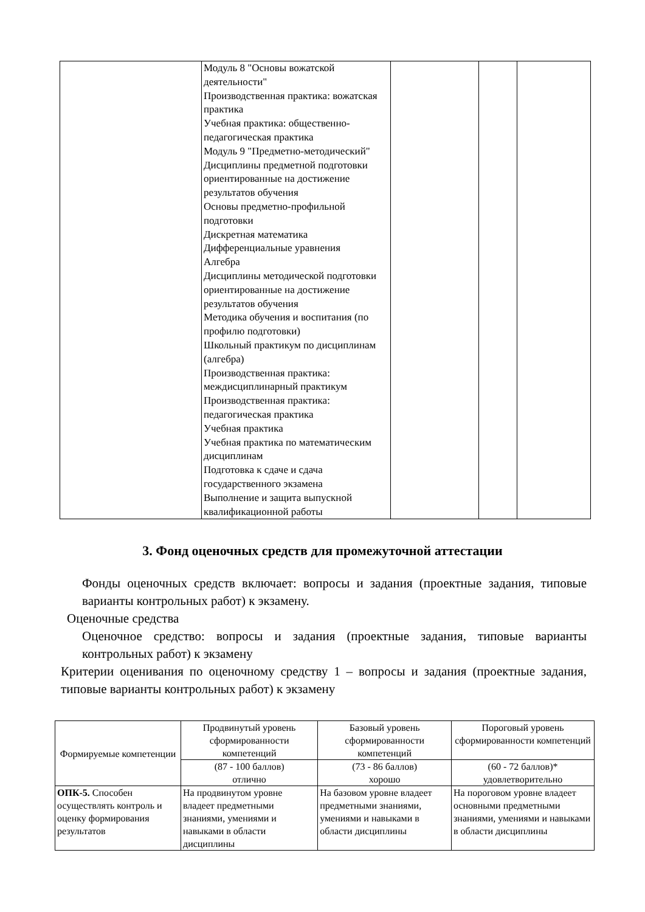| | Модуль 8 "Основы вожатской деятельности" Производственная практика: вожатская практика Учебная практика: общественно-педагогическая практика Модуль 9 "Предметно-методический" Дисциплины предметной подготовки ориентированные на достижение результатов обучения Основы предметно-профильной подготовки Дискретная математика Дифференциальные уравнения Алгебра Дисциплины методической подготовки ориентированные на достижение результатов обучения Методика обучения и воспитания (по профилю подготовки) Школьный практикум по дисциплинам (алгебра) Производственная практика: междисциплинарный практикум Производственная практика: педагогическая практика Учебная практика Учебная практика по математическим дисциплинам Подготовка к сдаче и сдача государственного экзамена Выполнение и защита выпускной квалификационной работы | | | |
3. Фонд оценочных средств для промежуточной аттестации
Фонды оценочных средств включает: вопросы и задания (проектные задания, типовые варианты контрольных работ) к экзамену.
Оценочные средства
Оценочное средство: вопросы и задания (проектные задания, типовые варианты контрольных работ) к экзамену
Критерии оценивания по оценочному средству 1 – вопросы и задания (проектные задания, типовые варианты контрольных работ) к экзамену
| Формируемые компетенции | Продвинутый уровень сформированности компетенций | Базовый уровень сформированности компетенций | Пороговый уровень сформированности компетенций |
| --- | --- | --- | --- |
| | (87 - 100 баллов) отлично | (73 - 86 баллов) хорошо | (60 - 72 баллов)* удовлетворительно |
| ОПК-5. Способен осуществлять контроль и оценку формирования результатов | На продвинутом уровне владеет предметными знаниями, умениями и навыками в области дисциплины | На базовом уровне владеет предметными знаниями, умениями и навыками в области дисциплины | На пороговом уровне владеет основными предметными знаниями, умениями и навыками в области дисциплины |